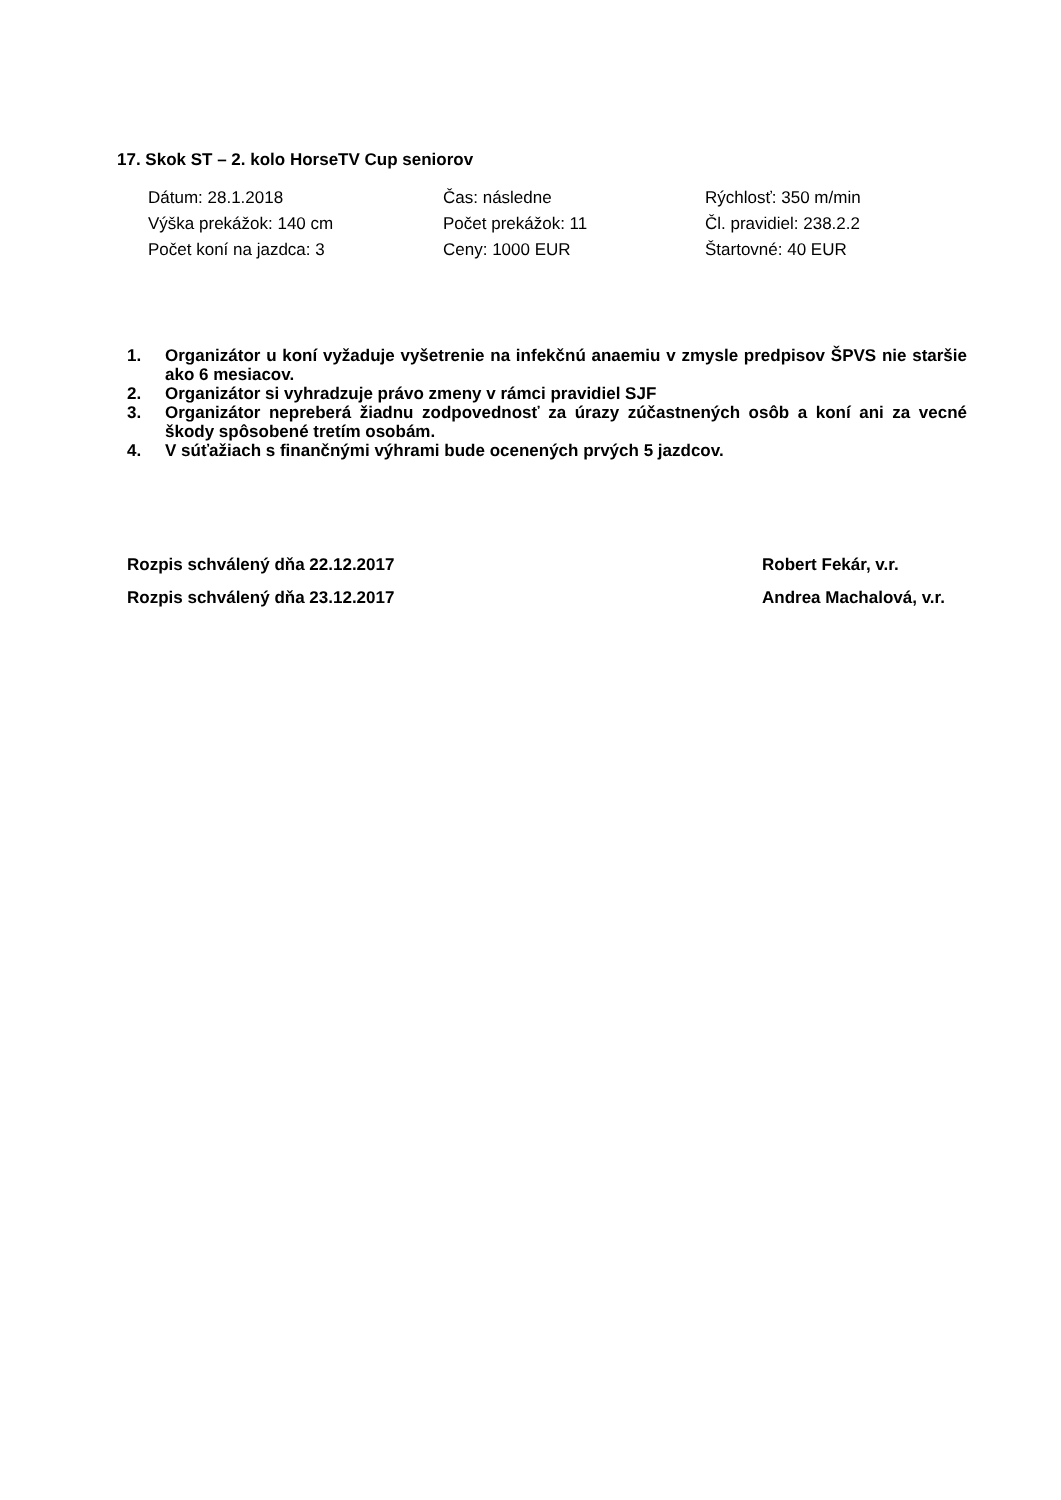17. Skok ST – 2. kolo HorseTV Cup seniorov
| Dátum: 28.1.2018 | Čas: následne | Rýchlosť: 350 m/min |
| Výška prekážok: 140 cm | Počet prekážok: 11 | Čl. pravidiel: 238.2.2 |
| Počet koní na jazdca: 3 | Ceny: 1000 EUR | Štartovné: 40 EUR |
1. Organizátor u koní vyžaduje vyšetrenie na infekčnú anaemiu v zmysle predpisov ŠPVS nie staršie ako 6 mesiacov.
2. Organizátor si vyhradzuje právo zmeny v rámci pravidiel SJF
3. Organizátor nepreberá žiadnu zodpovednosť za úrazy zúčastnených osôb a koní ani za vecné škody spôsobené tretím osobám.
4. V súťažiach s finančnými výhrami bude ocenených prvých 5 jazdcov.
Rozpis schválený dňa 22.12.2017 Robert Fekár, v.r.
Rozpis schválený dňa 23.12.2017 Andrea Machalová, v.r.